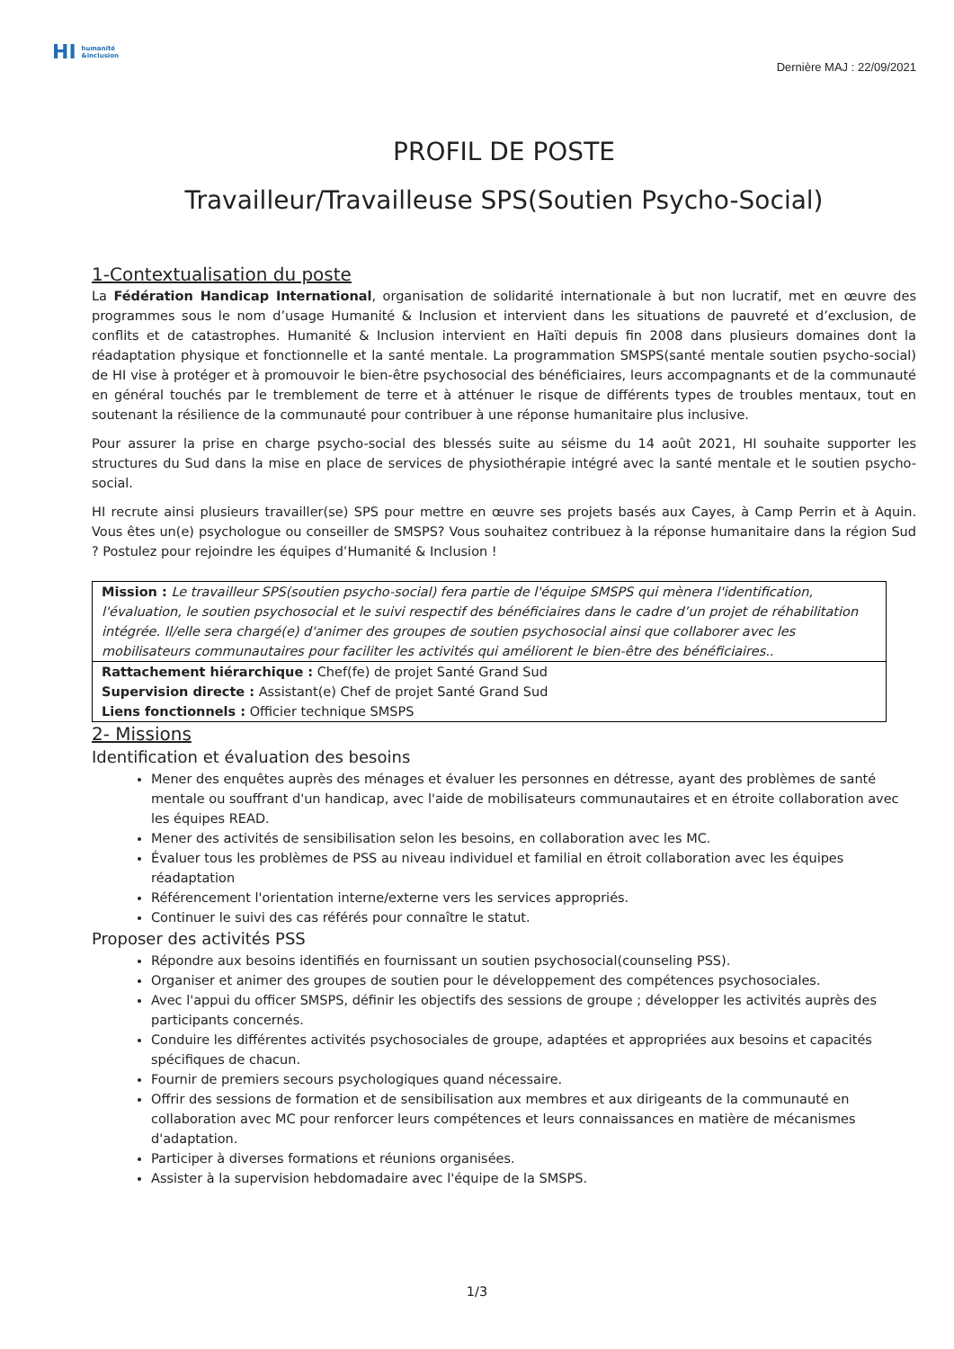HI humanité
&inclusion
Dernière MAJ : 22/09/2021
PROFIL DE POSTE
Travailleur/Travailleuse SPS(Soutien Psycho-Social)
1-Contextualisation du poste
La Fédération Handicap International, organisation de solidarité internationale à but non lucratif, met en œuvre des programmes sous le nom d’usage Humanité & Inclusion et intervient dans les situations de pauvreté et d’exclusion, de conflits et de catastrophes. Humanité & Inclusion intervient en Haïti depuis fin 2008 dans plusieurs domaines dont la réadaptation physique et fonctionnelle et la santé mentale. La programmation SMSPS(santé mentale soutien psycho-social) de HI vise à protéger et à promouvoir le bien-être psychosocial des bénéficiaires, leurs accompagnants et de la communauté en général touchés par le tremblement de terre et à atténuer le risque de différents types de troubles mentaux, tout en soutenant la résilience de la communauté pour contribuer à une réponse humanitaire plus inclusive.
Pour assurer la prise en charge psycho-social des blessés suite au séisme du 14 août 2021, HI souhaite supporter les structures du Sud dans la mise en place de services de physiothérapie intégré avec la santé mentale et le soutien psycho-social.
HI recrute ainsi plusieurs travailler(se) SPS pour mettre en œuvre ses projets basés aux Cayes, à Camp Perrin et à Aquin. Vous êtes un(e) psychologue ou conseiller de SMSPS? Vous souhaitez contribuez à la réponse humanitaire dans la région Sud ? Postulez pour rejoindre les équipes d’Humanité & Inclusion !
| Mission : Le travailleur SPS(soutien psycho-social) fera partie de l'équipe SMSPS qui mènera l'identification, l'évaluation, le soutien psychosocial et le suivi respectif des bénéficiaires dans le cadre d’un projet de réhabilitation intégrée. Il/elle sera chargé(e) d'animer des groupes de soutien psychosocial ainsi que collaborer avec les mobilisateurs communautaires pour faciliter les activités qui améliorent le bien-être des bénéficiaires.. |
| Rattachement hiérarchique : Chef(fe) de projet Santé Grand Sud Supervision directe : Assistant(e) Chef de projet Santé Grand Sud Liens fonctionnels : Officier technique SMSPS |
2- Missions
Identification et évaluation des besoins
Mener des enquêtes auprès des ménages et évaluer les personnes en détresse, ayant des problèmes de santé mentale ou souffrant d'un handicap, avec l'aide de mobilisateurs communautaires et en étroite collaboration avec les équipes READ.
Mener des activités de sensibilisation selon les besoins, en collaboration avec les MC.
Évaluer tous les problèmes de PSS au niveau individuel et familial en étroit collaboration avec les équipes réadaptation
Référencement l'orientation interne/externe vers les services appropriés.
Continuer le suivi des cas référés pour connaître le statut.
Proposer des activités PSS
Répondre aux besoins identifiés en fournissant un soutien psychosocial(counseling PSS).
Organiser et animer des groupes de soutien pour le développement des compétences psychosociales.
Avec l'appui du officer SMSPS, définir les objectifs des sessions de groupe ; développer les activités auprès des participants concernés.
Conduire les différentes activités psychosociales de groupe, adaptées et appropriées aux besoins et capacités spécifiques de chacun.
Fournir de premiers secours psychologiques quand nécessaire.
Offrir des sessions de formation et de sensibilisation aux membres et aux dirigeants de la communauté en collaboration avec MC pour renforcer leurs compétences et leurs connaissances en matière de mécanismes d'adaptation.
Participer à diverses formations et réunions organisées.
Assister à la supervision hebdomadaire avec l'équipe de la SMSPS.
1/3